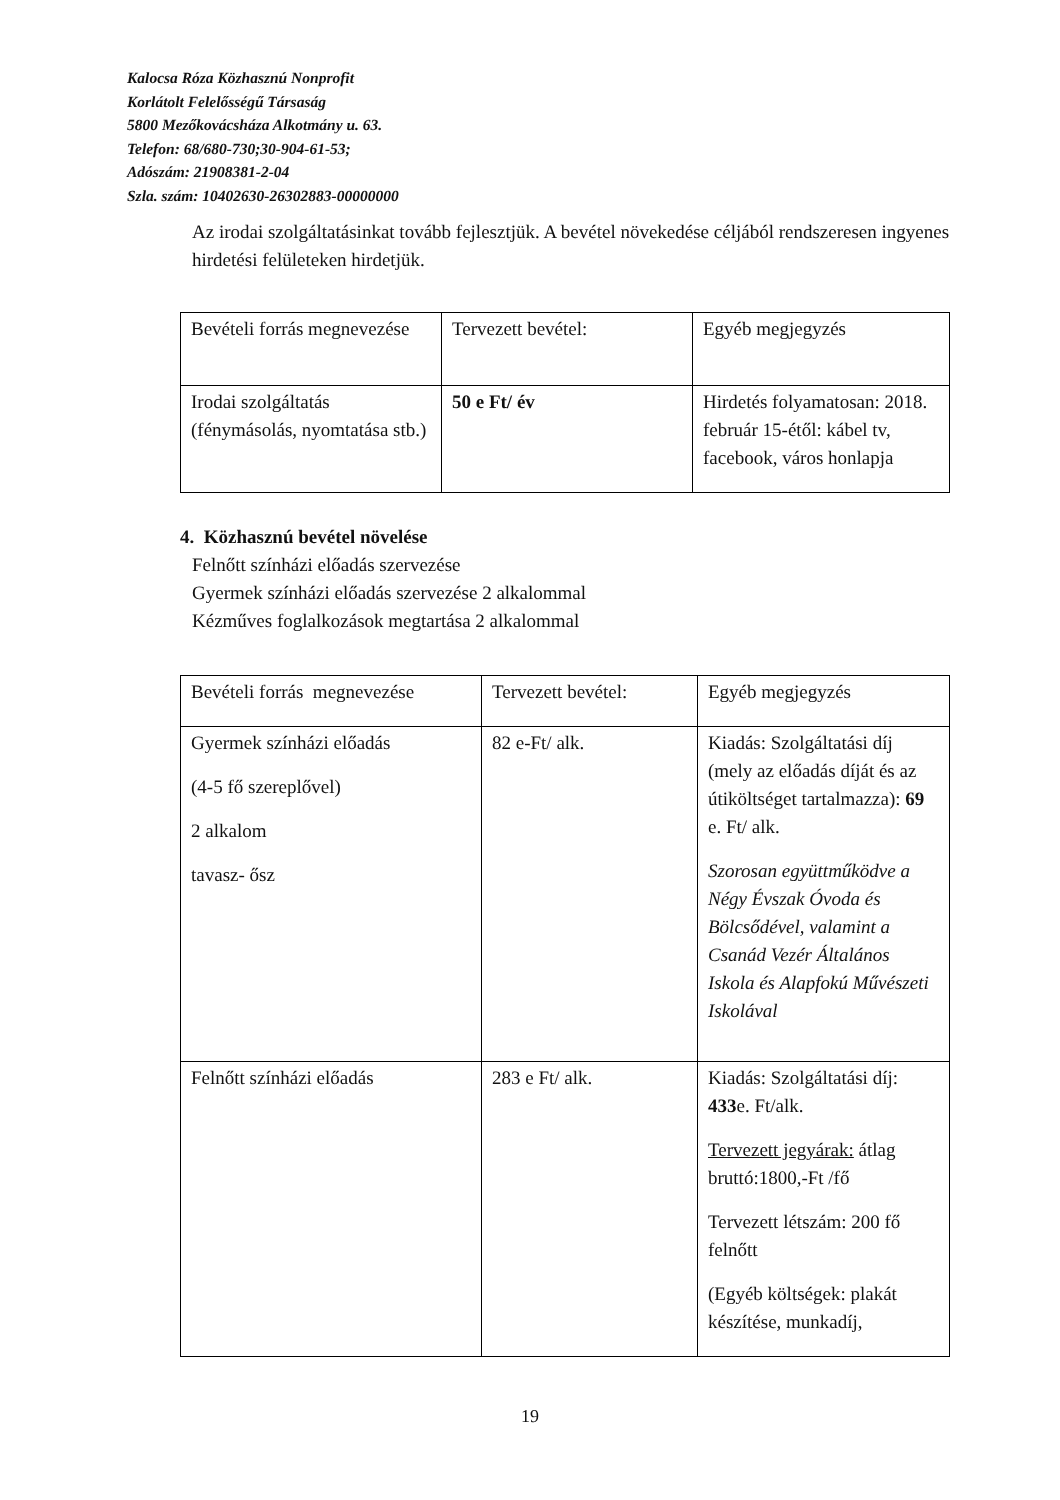Kalocsa Róza Közhasznú Nonprofit
Korlátolt Felelősségű Társaság
5800 Mezőkovácsháza Alkotmány u. 63.
Telefon: 68/680-730;30-904-61-53;
Adószám: 21908381-2-04
Szla. szám: 10402630-26302883-00000000
Az irodai szolgáltatásinkat tovább fejlesztjük. A bevétel növekedése céljából rendszeresen ingyenes hirdetési felületeken hirdetjük.
| Bevételi forrás megnevezése | Tervezett bevétel: | Egyéb megjegyzés |
| Irodai szolgáltatás (fénymásolás, nyomtatása stb.) | 50 e Ft/ év | Hirdetés folyamatosan: 2018. február 15-étől: kábel tv, facebook, város honlapja |
4. Közhasznú bevétel növelése
Felnőtt színházi előadás szervezése
Gyermek színházi előadás szervezése 2 alkalommal
Kézműves foglalkozások megtartása 2 alkalommal
| Bevételi forrás megnevezése | Tervezett bevétel: | Egyéb megjegyzés |
| Gyermek színházi előadás (4-5 fő szereplővel) 2 alkalom tavasz- ősz | 82 e-Ft/ alk. | Kiadás: Szolgáltatási díj (mely az előadás díját és az útiköltséget tartalmazza): 69 e. Ft/ alk. Szorosan együttműködve a Négy Évszak Óvoda és Bölcsődével, valamint a Csanád Vezér Általános Iskola és Alapfokú Művészeti Iskolával |
| Felnőtt színházi előadás | 283 e Ft/ alk. | Kiadás: Szolgáltatási díj: 433 e. Ft/alk. Tervezett jegyárak: átlag bruttó:1800,-Ft /fő Tervezett létszám: 200 fő felnőtt (Egyéb költségek: plakát készítése, munkadíj, |
19